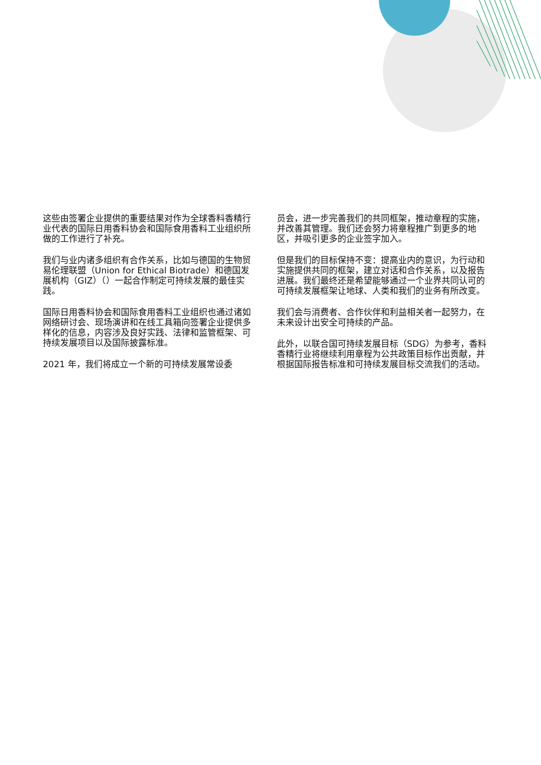这些由签署企业提供的重要结果对作为全球香料香精行业代表的国际日用香料协会和国际食用香料工业组织所做的工作进行了补充。
我们与业内诸多组织有合作关系，比如与德国的生物贸易伦理联盟（Union for Ethical Biotrade）和德国发展机构（GIZ）（）一起合作制定可持续发展的最佳实践。
国际日用香料协会和国际食用香料工业组织也通过诸如网络研讨会、现场演讲和在线工具箱向签署企业提供多样化的信息，内容涉及良好实践、法律和监管框架、可持续发展项目以及国际披露标准。
2021 年，我们将成立一个新的可持续发展常设委
员会，进一步完善我们的共同框架，推动章程的实施，并改善其管理。我们还会努力将章程推广到更多的地区，并吸引更多的企业签字加入。
但是我们的目标保持不变：提高业内的意识，为行动和实施提供共同的框架，建立对话和合作关系，以及报告进展。我们最终还是希望能够通过一个业界共同认可的可持续发展框架让地球、人类和我们的业务有所改变。
我们会与消费者、合作伙伴和利益相关者一起努力，在未来设计出安全可持续的产品。
此外，以联合国可持续发展目标（SDG）为参考，香料香精行业将继续利用章程为公共政策目标作出贡献，并根据国际报告标准和可持续发展目标交流我们的活动。